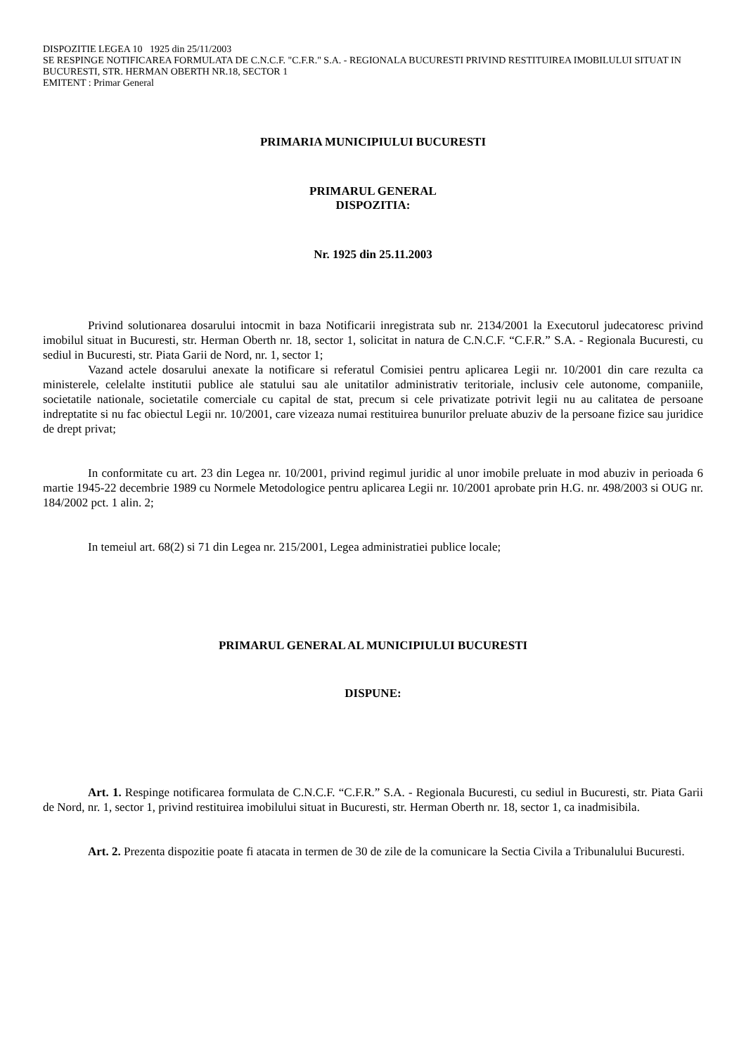DISPOZITIE LEGEA 10 1925 din 25/11/2003
SE RESPINGE NOTIFICAREA FORMULATA DE C.N.C.F. "C.F.R." S.A. - REGIONALA BUCURESTI PRIVIND RESTITUIREA IMOBILULUI SITUAT IN BUCURESTI, STR. HERMAN OBERTH NR.18, SECTOR 1
EMITENT : Primar General
PRIMARIA MUNICIPIULUI BUCURESTI
PRIMARUL GENERAL
DISPOZITIA:
Nr. 1925 din 25.11.2003
Privind solutionarea dosarului intocmit in baza Notificarii inregistrata sub nr. 2134/2001 la Executorul judecatoresc privind imobilul situat in Bucuresti, str. Herman Oberth nr. 18, sector 1, solicitat in natura de C.N.C.F. “C.F.R.” S.A. - Regionala Bucuresti, cu sediul in Bucuresti, str. Piata Garii de Nord, nr. 1, sector 1;
Vazand actele dosarului anexate la notificare si referatul Comisiei pentru aplicarea Legii nr. 10/2001 din care rezulta ca ministerele, celelalte institutii publice ale statului sau ale unitatilor administrativ teritoriale, inclusiv cele autonome, companiile, societatile nationale, societatile comerciale cu capital de stat, precum si cele privatizate potrivit legii nu au calitatea de persoane indreptatite si nu fac obiectul Legii nr. 10/2001, care vizeaza numai restituirea bunurilor preluate abuziv de la persoane fizice sau juridice de drept privat;
In conformitate cu art. 23 din Legea nr. 10/2001, privind regimul juridic al unor imobile preluate in mod abuziv in perioada 6 martie 1945-22 decembrie 1989 cu Normele Metodologice pentru aplicarea Legii nr. 10/2001 aprobate prin H.G. nr. 498/2003 si OUG nr. 184/2002 pct. 1 alin. 2;
In temeiul art. 68(2) si 71 din Legea nr. 215/2001, Legea administratiei publice locale;
PRIMARUL GENERAL AL MUNICIPIULUI BUCURESTI
DISPUNE:
Art. 1. Respinge notificarea formulata de C.N.C.F. “C.F.R.” S.A. - Regionala Bucuresti, cu sediul in Bucuresti, str. Piata Garii de Nord, nr. 1, sector 1, privind restituirea imobilului situat in Bucuresti, str. Herman Oberth nr. 18, sector 1, ca inadmisibila.
Art. 2. Prezenta dispozitie poate fi atacata in termen de 30 de zile de la comunicare la Sectia Civila a Tribunalului Bucuresti.